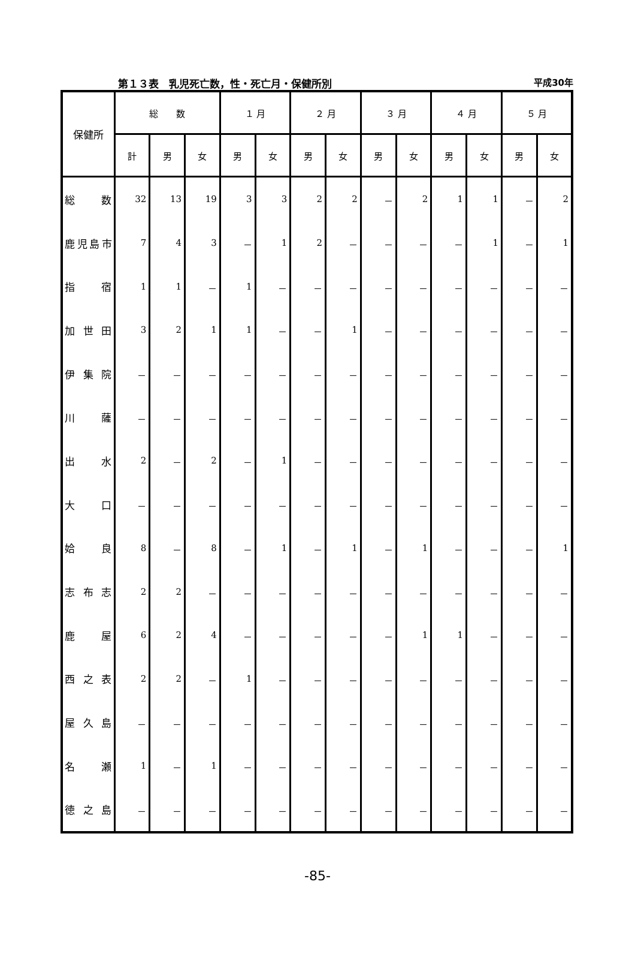第１３表　乳児死亡数，性・死亡月・保健所別 平成30年
| 保健所 | 総 数 | | | １ 月 | | ２ 月 | | ３ 月 | | ４ 月 | | ５ 月 | |
| --- | --- | --- | --- | --- | --- | --- | --- | --- | --- | --- | --- | --- | --- |
| | 計 | 男 | 女 | 男 | 女 | 男 | 女 | 男 | 女 | 男 | 女 | 男 | 女 |
| 総 数 | 32 | 13 | 19 | 3 | 3 | 2 | 2 | － | 2 | 1 | 1 | － | 2 |
| 鹿児島市 | 7 | 4 | 3 | － | 1 | 2 | － | － | － | － | 1 | － | 1 |
| 指 宿 | 1 | 1 | － | 1 | － | － | － | － | － | － | － | － | － |
| 加 世 田 | 3 | 2 | 1 | 1 | － | － | 1 | － | － | － | － | － | － |
| 伊 集 院 | － | － | － | － | － | － | － | － | － | － | － | － | － |
| 川 薩 | － | － | － | － | － | － | － | － | － | － | － | － | － |
| 出 水 | 2 | － | 2 | － | 1 | － | － | － | － | － | － | － | － |
| 大 口 | － | － | － | － | － | － | － | － | － | － | － | － | － |
| 姶 良 | 8 | － | 8 | － | 1 | － | 1 | － | 1 | － | － | － | 1 |
| 志 布 志 | 2 | 2 | － | － | － | － | － | － | － | － | － | － | － |
| 鹿 屋 | 6 | 2 | 4 | － | － | － | － | － | 1 | 1 | － | － | － |
| 西 之 表 | 2 | 2 | － | 1 | － | － | － | － | － | － | － | － | － |
| 屋 久 島 | － | － | － | － | － | － | － | － | － | － | － | － | － |
| 名 瀬 | 1 | － | 1 | － | － | － | － | － | － | － | － | － | － |
| 徳 之 島 | － | － | － | － | － | － | － | － | － | － | － | － | － |
-85-